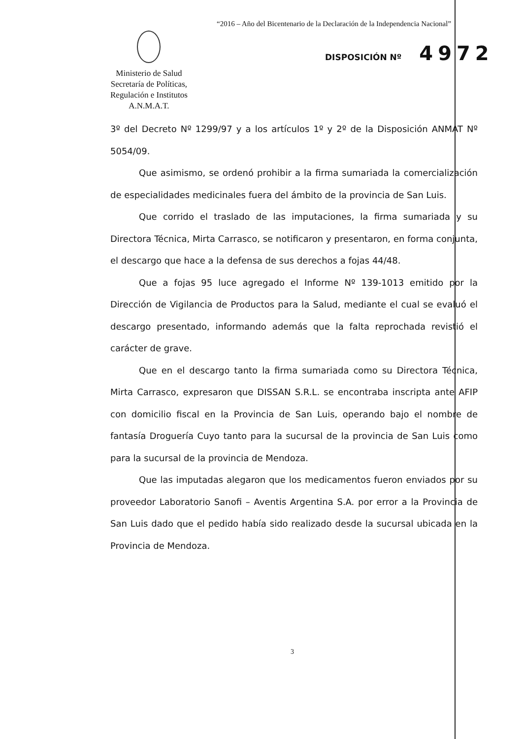“2016 – Año del Bicentenario de la Declaración de la Independencia Nacional”
DISPOSICIÓN Nº 4972
Ministerio de Salud
Secretaría de Políticas,
Regulación e Institutos
A.N.M.A.T.
3º del Decreto Nº 1299/97 y a los artículos 1º y 2º de la Disposición ANMAT Nº 5054/09.
Que asimismo, se ordenó prohibir a la firma sumariada la comercialización de especialidades medicinales fuera del ámbito de la provincia de San Luis.
Que corrido el traslado de las imputaciones, la firma sumariada y su Directora Técnica, Mirta Carrasco, se notificaron y presentaron, en forma conjunta, el descargo que hace a la defensa de sus derechos a fojas 44/48.
Que a fojas 95 luce agregado el Informe Nº 139-1013 emitido por la Dirección de Vigilancia de Productos para la Salud, mediante el cual se evaluó el descargo presentado, informando además que la falta reprochada revistió el carácter de grave.
Que en el descargo tanto la firma sumariada como su Directora Técnica, Mirta Carrasco, expresaron que DISSAN S.R.L. se encontraba inscripta ante AFIP con domicilio fiscal en la Provincia de San Luis, operando bajo el nombre de fantasía Droguería Cuyo tanto para la sucursal de la provincia de San Luis como para la sucursal de la provincia de Mendoza.
Que las imputadas alegaron que los medicamentos fueron enviados por su proveedor Laboratorio Sanofi – Aventis Argentina S.A. por error a la Provincia de San Luis dado que el pedido había sido realizado desde la sucursal ubicada en la Provincia de Mendoza.
3